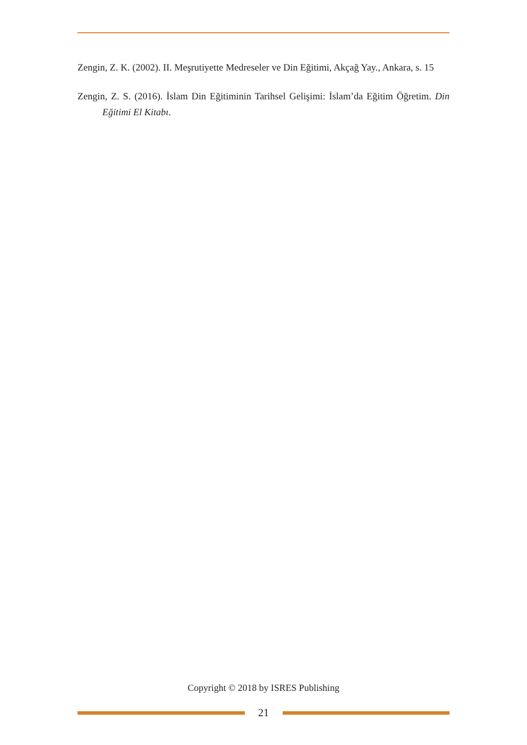Zengin, Z. K. (2002). II. Meşrutiyette Medreseler ve Din Eğitimi, Akçağ Yay., Ankara, s. 15
Zengin, Z. S. (2016). İslam Din Eğitiminin Tarihsel Gelişimi: İslam’da Eğitim Öğretim. Din Eğitimi El Kitabı.
Copyright © 2018 by ISRES Publishing
21